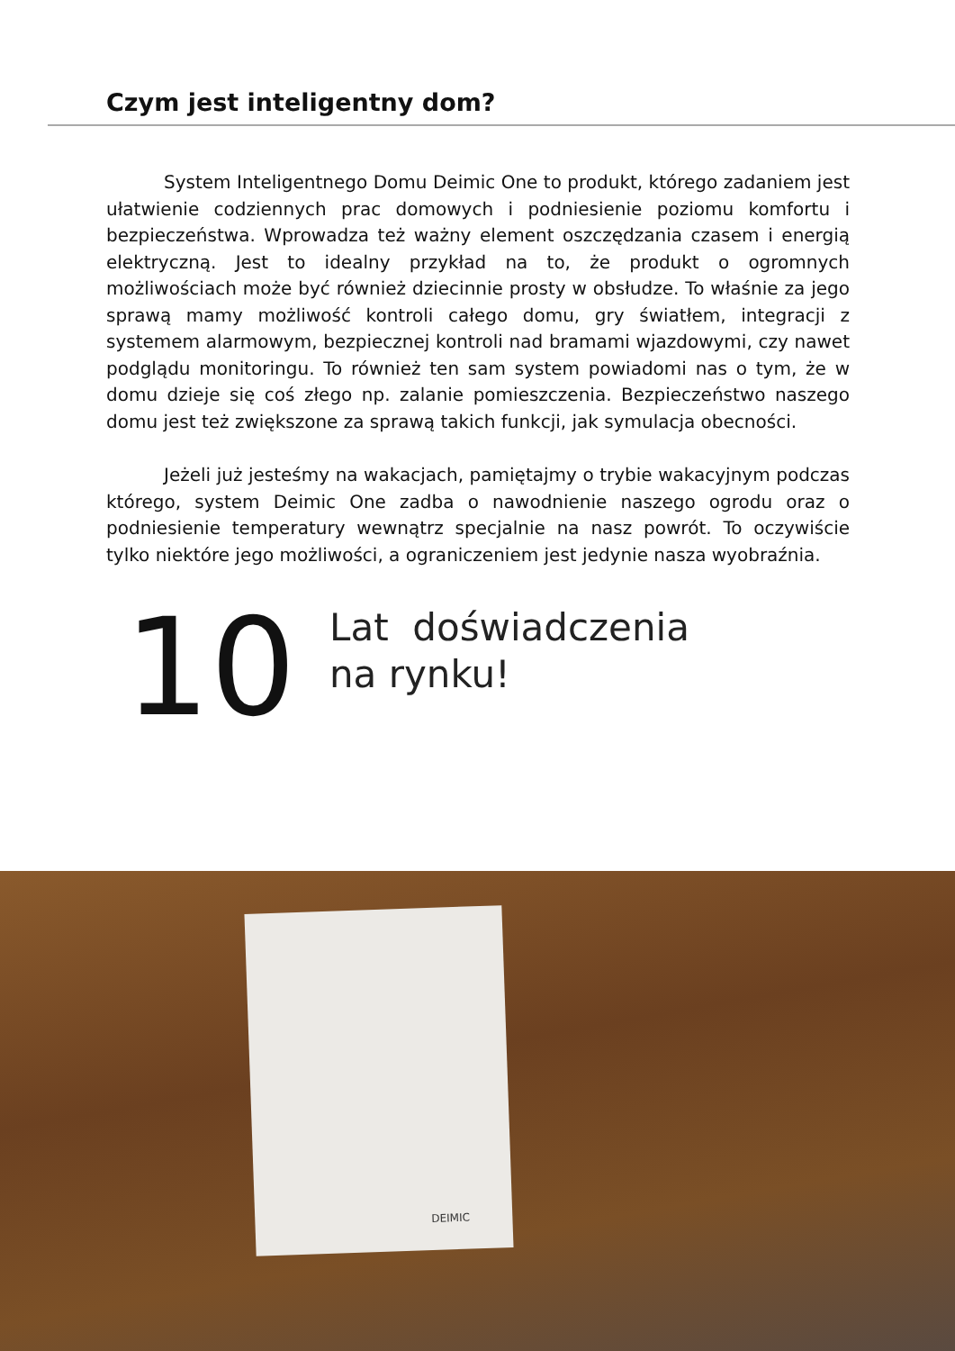Czym jest inteligentny dom?
System Inteligentnego Domu Deimic One to produkt, którego zadaniem jest ułatwienie codziennych prac domowych i podniesienie poziomu komfortu i bezpieczeństwa. Wprowadza też ważny element oszczędzania czasem i energią elektryczną. Jest to idealny przykład na to, że produkt o ogromnych możliwościach może być również dziecinnie prosty w obsłudze. To właśnie za jego sprawą mamy możliwość kontroli całego domu, gry światłem, integracji z systemem alarmowym, bezpiecznej kontroli nad bramami wjazdowymi, czy nawet podglądu monitoringu. To również ten sam system powiadomi nas o tym, że w domu dzieje się coś złego np. zalanie pomieszczenia. Bezpieczeństwo naszego domu jest też zwiększone za sprawą takich funkcji, jak symulacja obecności.
Jeżeli już jesteśmy na wakacjach, pamiętajmy o trybie wakacyjnym podczas którego, system Deimic One zadba o nawodnienie naszego ogrodu oraz o podniesienie temperatury wewnątrz specjalnie na nasz powrót. To oczywiście tylko niektóre jego możliwości, a ograniczeniem jest jedynie nasza wyobraźnia.
10
Lat doświadczenia
na rynku!
DEIMIC